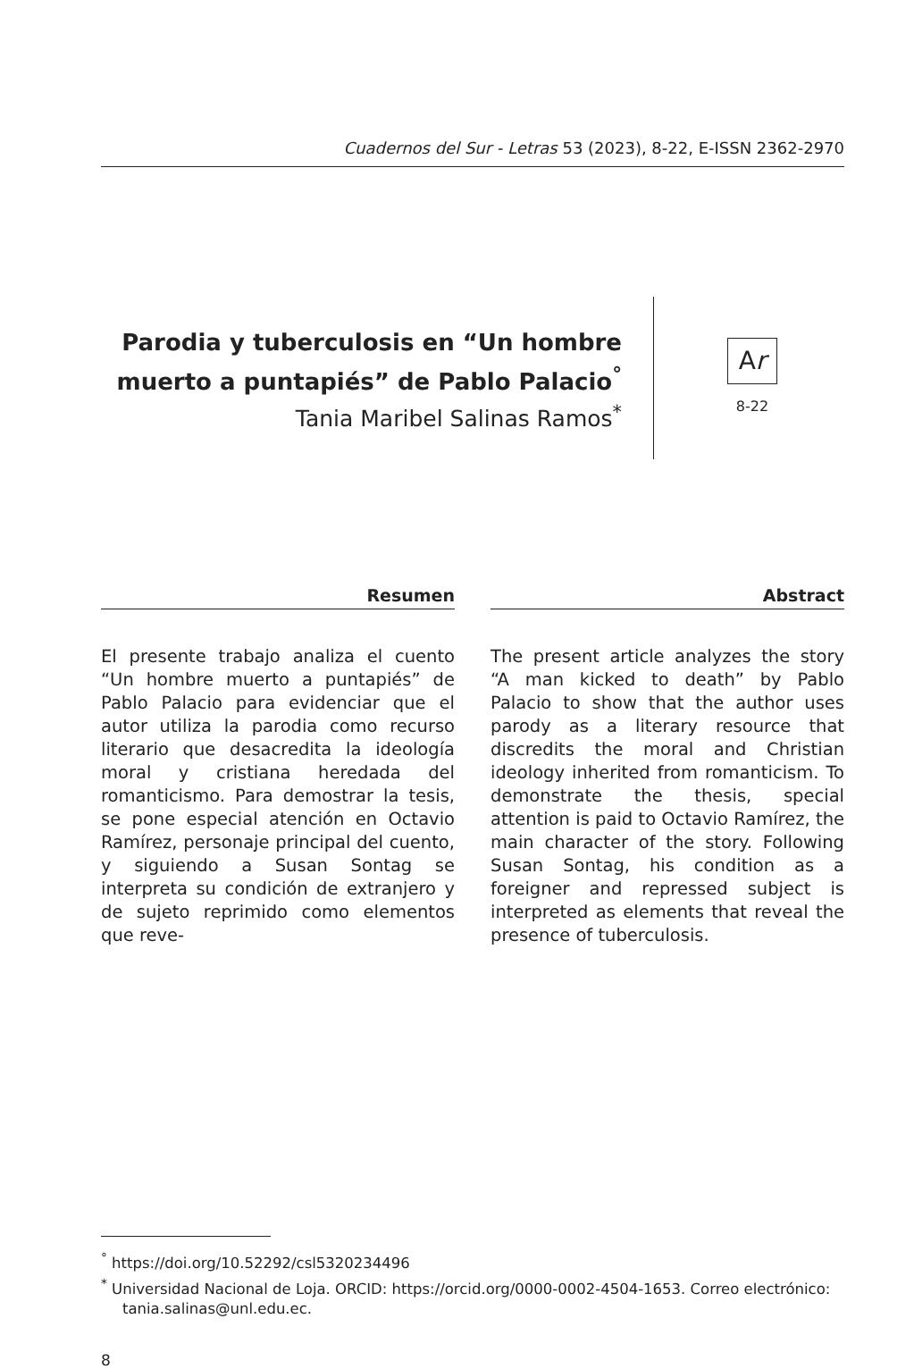Cuadernos del Sur - Letras 53 (2023), 8-22, E-ISSN 2362-2970
Parodia y tuberculosis en “Un hombre muerto a puntapiés” de Pablo Palacio<sup>°</sup>
Tania Maribel Salinas Ramos<sup>*</sup>
Ar
8-22
Resumen
El presente trabajo analiza el cuento “Un hombre muerto a puntapiés” de Pablo Palacio para evidenciar que el autor utiliza la parodia como recurso literario que desacredita la ideología moral y cristiana heredada del romanticismo. Para demostrar la tesis, se pone especial atención en Octavio Ramírez, personaje principal del cuento, y siguiendo a Susan Sontag se interpreta su condición de extranjero y de sujeto reprimido como elementos que reve-
Abstract
The present article analyzes the story “A man kicked to death” by Pablo Palacio to show that the author uses parody as a literary resource that discredits the moral and Christian ideology inherited from romanticism. To demonstrate the thesis, special attention is paid to Octavio Ramírez, the main character of the story. Following Susan Sontag, his condition as a foreigner and repressed subject is interpreted as elements that reveal the presence of tuberculosis.
<sup>°</sup> https://doi.org/10.52292/csl5320234496
<sup>*</sup> Universidad Nacional de Loja. ORCID: https://orcid.org/0000-0002-4504-1653. Correo electrónico: tania.salinas@unl.edu.ec.
8